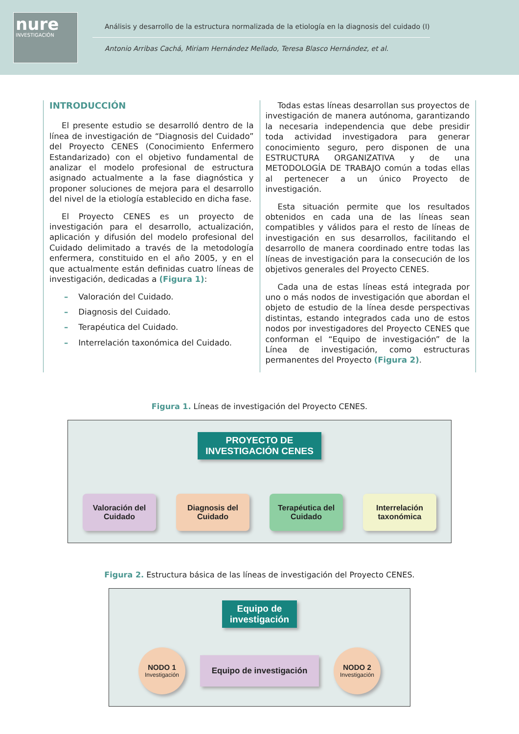nure
INVESTIGACIÓN
Análisis y desarrollo de la estructura normalizada de la etiología en la diagnosis del cuidado (I)
Antonio Arribas Cachá, Miriam Hernández Mellado, Teresa Blasco Hernández, et al.
INTRODUCCIÓN
El presente estudio se desarrolló dentro de la línea de investigación de “Diagnosis del Cuidado” del Proyecto CENES (Conocimiento Enfermero Estandarizado) con el objetivo fundamental de analizar el modelo profesional de estructura asignado actualmente a la fase diagnóstica y proponer soluciones de mejora para el desarrollo del nivel de la etiología establecido en dicha fase.
El Proyecto CENES es un proyecto de investigación para el desarrollo, actualización, aplicación y difusión del modelo profesional del Cuidado delimitado a través de la metodología enfermera, constituido en el año 2005, y en el que actualmente están definidas cuatro líneas de investigación, dedicadas a (Figura 1):
– Valoración del Cuidado.
– Diagnosis del Cuidado.
– Terapéutica del Cuidado.
– Interrelación taxonómica del Cuidado.
Todas estas líneas desarrollan sus proyectos de investigación de manera autónoma, garantizando la necesaria independencia que debe presidir toda actividad investigadora para generar conocimiento seguro, pero disponen de una ESTRUCTURA ORGANIZATIVA y de una METODOLOGÍA DE TRABAJO común a todas ellas al pertenecer a un único Proyecto de investigación.
Esta situación permite que los resultados obtenidos en cada una de las líneas sean compatibles y válidos para el resto de líneas de investigación en sus desarrollos, facilitando el desarrollo de manera coordinado entre todas las líneas de investigación para la consecución de los objetivos generales del Proyecto CENES.
Cada una de estas líneas está integrada por uno o más nodos de investigación que abordan el objeto de estudio de la línea desde perspectivas distintas, estando integrados cada uno de estos nodos por investigadores del Proyecto CENES que conforman el “Equipo de investigación” de la Línea de investigación, como estructuras permanentes del Proyecto (Figura 2).
Figura 1. Líneas de investigación del Proyecto CENES.
PROYECTO DE
INVESTIGACIÓN CENES
Valoración del
Cuidado
Diagnosis del
Cuidado
Terapéutica del
Cuidado
Interrelación
taxonómica
Figura 2. Estructura básica de las líneas de investigación del Proyecto CENES.
Equipo de
investigación
NODO 1
Investigación
Equipo de investigación
NODO 2
Investigación